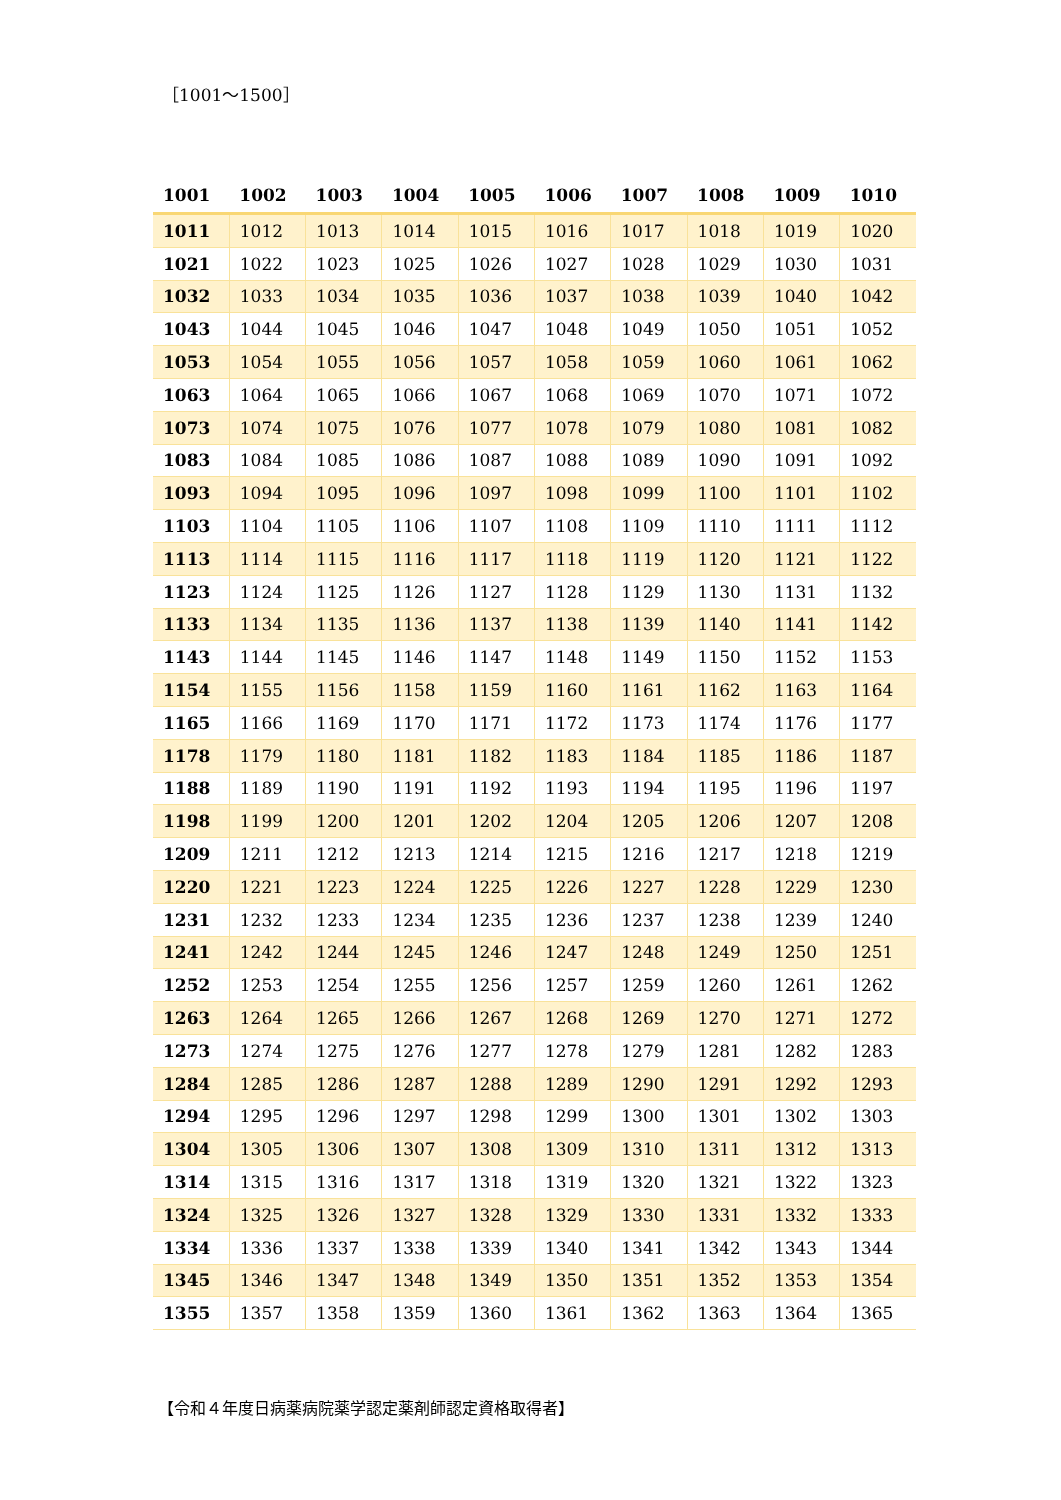［1001～1500］
| 1001 | 1002 | 1003 | 1004 | 1005 | 1006 | 1007 | 1008 | 1009 | 1010 |
| --- | --- | --- | --- | --- | --- | --- | --- | --- | --- |
| 1011 | 1012 | 1013 | 1014 | 1015 | 1016 | 1017 | 1018 | 1019 | 1020 |
| 1021 | 1022 | 1023 | 1025 | 1026 | 1027 | 1028 | 1029 | 1030 | 1031 |
| 1032 | 1033 | 1034 | 1035 | 1036 | 1037 | 1038 | 1039 | 1040 | 1042 |
| 1043 | 1044 | 1045 | 1046 | 1047 | 1048 | 1049 | 1050 | 1051 | 1052 |
| 1053 | 1054 | 1055 | 1056 | 1057 | 1058 | 1059 | 1060 | 1061 | 1062 |
| 1063 | 1064 | 1065 | 1066 | 1067 | 1068 | 1069 | 1070 | 1071 | 1072 |
| 1073 | 1074 | 1075 | 1076 | 1077 | 1078 | 1079 | 1080 | 1081 | 1082 |
| 1083 | 1084 | 1085 | 1086 | 1087 | 1088 | 1089 | 1090 | 1091 | 1092 |
| 1093 | 1094 | 1095 | 1096 | 1097 | 1098 | 1099 | 1100 | 1101 | 1102 |
| 1103 | 1104 | 1105 | 1106 | 1107 | 1108 | 1109 | 1110 | 1111 | 1112 |
| 1113 | 1114 | 1115 | 1116 | 1117 | 1118 | 1119 | 1120 | 1121 | 1122 |
| 1123 | 1124 | 1125 | 1126 | 1127 | 1128 | 1129 | 1130 | 1131 | 1132 |
| 1133 | 1134 | 1135 | 1136 | 1137 | 1138 | 1139 | 1140 | 1141 | 1142 |
| 1143 | 1144 | 1145 | 1146 | 1147 | 1148 | 1149 | 1150 | 1152 | 1153 |
| 1154 | 1155 | 1156 | 1158 | 1159 | 1160 | 1161 | 1162 | 1163 | 1164 |
| 1165 | 1166 | 1169 | 1170 | 1171 | 1172 | 1173 | 1174 | 1176 | 1177 |
| 1178 | 1179 | 1180 | 1181 | 1182 | 1183 | 1184 | 1185 | 1186 | 1187 |
| 1188 | 1189 | 1190 | 1191 | 1192 | 1193 | 1194 | 1195 | 1196 | 1197 |
| 1198 | 1199 | 1200 | 1201 | 1202 | 1204 | 1205 | 1206 | 1207 | 1208 |
| 1209 | 1211 | 1212 | 1213 | 1214 | 1215 | 1216 | 1217 | 1218 | 1219 |
| 1220 | 1221 | 1223 | 1224 | 1225 | 1226 | 1227 | 1228 | 1229 | 1230 |
| 1231 | 1232 | 1233 | 1234 | 1235 | 1236 | 1237 | 1238 | 1239 | 1240 |
| 1241 | 1242 | 1244 | 1245 | 1246 | 1247 | 1248 | 1249 | 1250 | 1251 |
| 1252 | 1253 | 1254 | 1255 | 1256 | 1257 | 1259 | 1260 | 1261 | 1262 |
| 1263 | 1264 | 1265 | 1266 | 1267 | 1268 | 1269 | 1270 | 1271 | 1272 |
| 1273 | 1274 | 1275 | 1276 | 1277 | 1278 | 1279 | 1281 | 1282 | 1283 |
| 1284 | 1285 | 1286 | 1287 | 1288 | 1289 | 1290 | 1291 | 1292 | 1293 |
| 1294 | 1295 | 1296 | 1297 | 1298 | 1299 | 1300 | 1301 | 1302 | 1303 |
| 1304 | 1305 | 1306 | 1307 | 1308 | 1309 | 1310 | 1311 | 1312 | 1313 |
| 1314 | 1315 | 1316 | 1317 | 1318 | 1319 | 1320 | 1321 | 1322 | 1323 |
| 1324 | 1325 | 1326 | 1327 | 1328 | 1329 | 1330 | 1331 | 1332 | 1333 |
| 1334 | 1336 | 1337 | 1338 | 1339 | 1340 | 1341 | 1342 | 1343 | 1344 |
| 1345 | 1346 | 1347 | 1348 | 1349 | 1350 | 1351 | 1352 | 1353 | 1354 |
| 1355 | 1357 | 1358 | 1359 | 1360 | 1361 | 1362 | 1363 | 1364 | 1365 |
【令和４年度日病薬病院薬学認定薬剤師認定資格取得者】